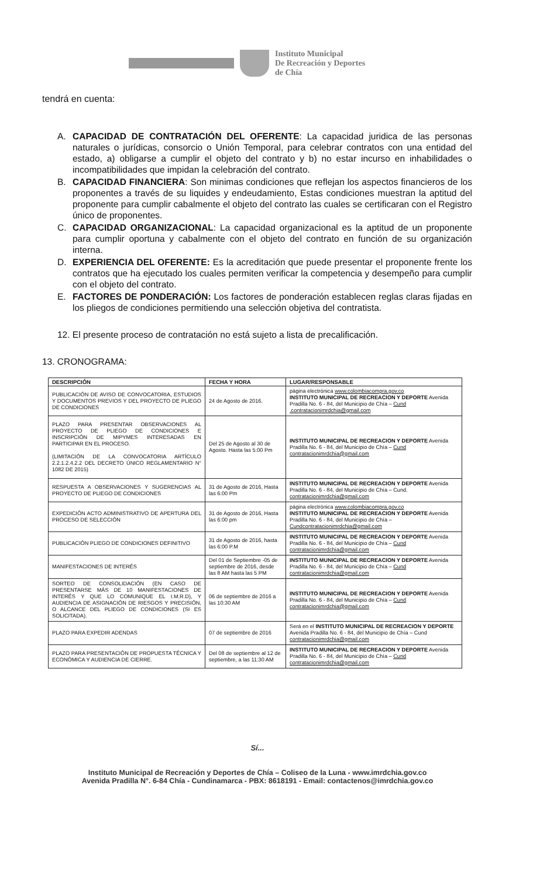Instituto Municipal
De Recreación y Deportes
de Chía
tendrá en cuenta:
A. CAPACIDAD DE CONTRATACIÓN DEL OFERENTE: La capacidad juridica de las personas naturales o jurídicas, consorcio o Unión Temporal, para celebrar contratos con una entidad del estado, a) obligarse a cumplir el objeto del contrato y b) no estar incurso en inhabilidades o incompatibilidades que impidan la celebración del contrato.
B. CAPACIDAD FINANCIERA: Son minimas condiciones que reflejan los aspectos financieros de los proponentes a través de su liquides y endeudamiento, Estas condiciones muestran la aptitud del proponente para cumplir cabalmente el objeto del contrato las cuales se certificaran con el Registro único de proponentes.
C. CAPACIDAD ORGANIZACIONAL: La capacidad organizacional es la aptitud de un proponente para cumplir oportuna y cabalmente con el objeto del contrato en función de su organización interna.
D. EXPERIENCIA DEL OFERENTE: Es la acreditación que puede presentar el proponente frente los contratos que ha ejecutado los cuales permiten verificar la competencia y desempeño para cumplir con el objeto del contrato.
E. FACTORES DE PONDERACIÓN: Los factores de ponderación establecen reglas claras fijadas en los pliegos de condiciones permitiendo una selección objetiva del contratista.
12. El presente proceso de contratación no está sujeto a lista de precalificación.
13. CRONOGRAMA:
| DESCRIPCIÓN | FECHA Y HORA | LUGAR/RESPONSABLE |
| --- | --- | --- |
| PUBLICACIÓN DE AVISO DE CONVOCATORIA, ESTUDIOS Y DOCUMENTOS PREVIOS Y DEL PROYECTO DE PLIEGO DE CONDICIONES | 24 de Agosto de 2016. | página electrónica www.colombiacompra.gov.co INSTITUTO MUNICIPAL DE RECREACION Y DEPORTE Avenida Pradilla No. 6 - 84, del Municipio de Chía – Cund .contratacionimrdchia@gmail.com |
| PLAZO PARA PRESENTAR OBSERVACIONES AL PROYECTO DE PLIEGO DE CONDICIONES E INSCRIPCIÓN DE MIPYMES INTERESADAS EN PARTICIPAR EN EL PROCESO. (LIMITACIÓN DE LA CONVOCATORIA ARTÍCULO 2.2.1.2.4.2.2 DEL DECRETO ÚNICO REGLAMENTARIO N° 1082 DE 2015) | Del 25 de Agosto al 30 de Agosto. Hasta las 5:00 Pm | INSTITUTO MUNICIPAL DE RECREACION Y DEPORTE Avenida Pradilla No. 6 - 84, del Municipio de Chía – Cund contratacionimrdchia@gmail.com |
| RESPUESTA A OBSERVACIONES Y SUGERENCIAS AL PROYECTO DE PLIEGO DE CONDICIONES | 31 de Agosto de 2016, Hasta las 6:00 Pm | INSTITUTO MUNICIPAL DE RECREACION Y DEPORTE Avenida Pradilla No. 6 - 84, del Municipio de Chía – Cund. contratacionimrdchia@gmail.com |
| EXPEDICIÓN ACTO ADMINISTRATIVO DE APERTURA DEL PROCESO DE SELECCIÓN | 31 de Agosto de 2016, Hasta las 6:00 pm | página electrónica www.colombiacompra.gov.co INSTITUTO MUNICIPAL DE RECREACION Y DEPORTE Avenida Pradilla No. 6 - 84, del Municipio de Chía – Cundcontratacionimrdchia@gmail.com |
| PUBLICACIÓN PLIEGO DE CONDICIONES DEFINITIVO | 31 de Agosto de 2016, hasta las 6:00 P.M | INSTITUTO MUNICIPAL DE RECREACION Y DEPORTE Avenida Pradilla No. 6 - 84, del Municipio de Chía – Cund contratacionimrdchia@gmail.com |
| MANIFESTACIONES DE INTERÉS | Del 01 de Septiembre -05 de septiembre de 2016, desde las 8 AM hasta las 5 PM | INSTITUTO MUNICIPAL DE RECREACION Y DEPORTE Avenida Pradilla No. 6 - 84, del Municipio de Chía – Cund contratacionimrdchia@gmail.com |
| SORTEO DE CONSOLIDACIÓN (EN CASO DE PRESENTARSE MÁS DE 10 MANIFESTACIONES DE INTERÉS Y QUE LO COMUNIQUE EL I.M.R.D), Y AUDIENCIA DE ASIGNACIÓN DE RIESGOS Y PRECISIÓN, O ALCANCE DEL PLIEGO DE CONDICIONES (SI ES SOLICITADA). | 06 de septiembre de 2016 a las 10:30 AM | INSTITUTO MUNICIPAL DE RECREACION Y DEPORTE Avenida Pradilla No. 6 - 84, del Municipio de Chía – Cund contratacionimrdchia@gmail.com |
| PLAZO PARA EXPEDIR ADENDAS | 07 de septiembre de 2016 | Será en el INSTITUTO MUNICIPAL DE RECREACION Y DEPORTE Avenida Pradilla No. 6 - 84, del Municipio de Chía – Cund contratacionimrdchia@gmail.com |
| PLAZO PARA PRESENTACIÓN DE PROPUESTA TÉCNICA Y ECONÓMICA Y AUDIENCIA DE CIERRE. | Del 08 de septiembre al 12 de septiembre, a las 11:30 AM | INSTITUTO MUNICIPAL DE RECREACION Y DEPORTE Avenida Pradilla No. 6 - 84, del Municipio de Chía – Cund contratacionimrdchia@gmail.com |
Sí...
Instituto Municipal de Recreación y Deportes de Chía – Coliseo de la Luna - www.imrdchia.gov.co
Avenida Pradilla N°. 6-84 Chía - Cundinamarca - PBX: 8618191 - Email: contactenos@imrdchia.gov.co